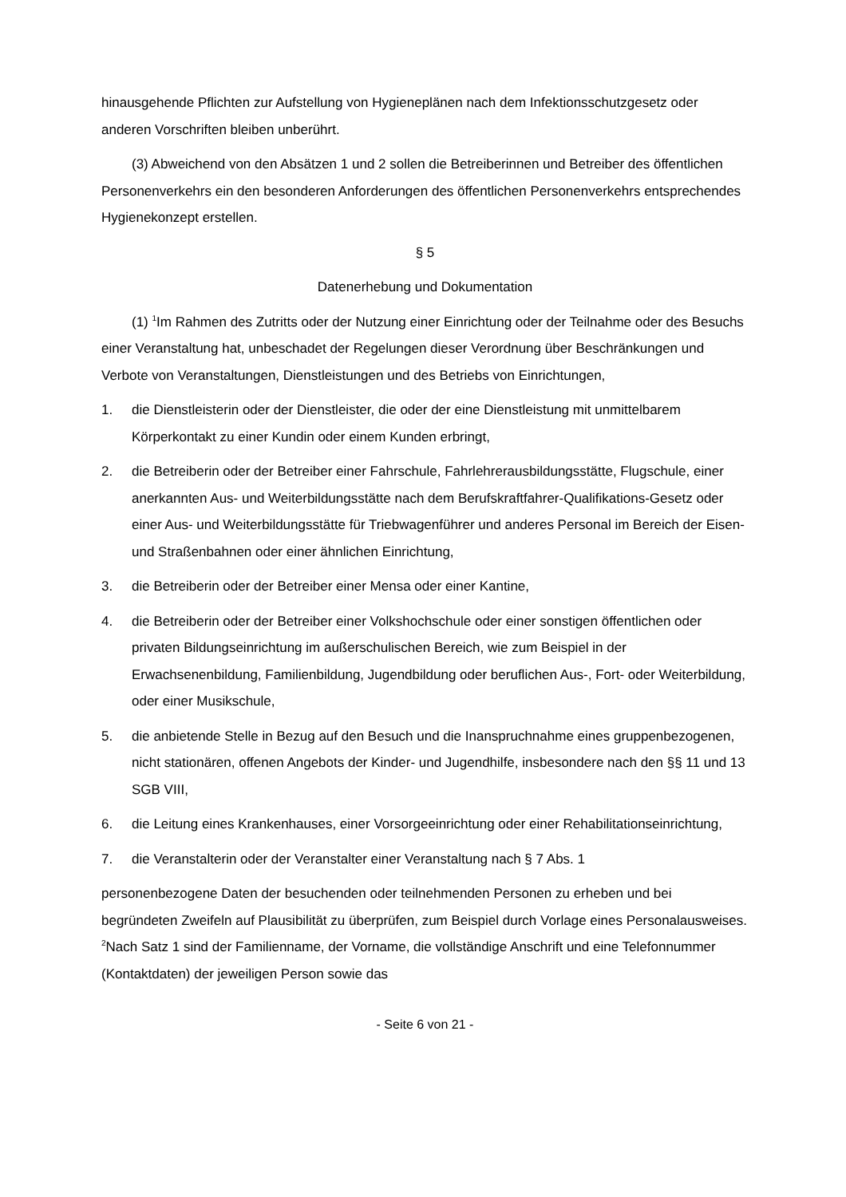hinausgehende Pflichten zur Aufstellung von Hygieneplänen nach dem Infektionsschutzgesetz oder anderen Vorschriften bleiben unberührt.
(3) Abweichend von den Absätzen 1 und 2 sollen die Betreiberinnen und Betreiber des öffentlichen Personenverkehrs ein den besonderen Anforderungen des öffentlichen Personenverkehrs entsprechendes Hygienekonzept erstellen.
§ 5
Datenerhebung und Dokumentation
(1) <sup>1</sup>Im Rahmen des Zutritts oder der Nutzung einer Einrichtung oder der Teilnahme oder des Besuchs einer Veranstaltung hat, unbeschadet der Regelungen dieser Verordnung über Beschränkungen und Verbote von Veranstaltungen, Dienstleistungen und des Betriebs von Einrichtungen,
1. die Dienstleisterin oder der Dienstleister, die oder der eine Dienstleistung mit unmittelbarem Körperkontakt zu einer Kundin oder einem Kunden erbringt,
2. die Betreiberin oder der Betreiber einer Fahrschule, Fahrlehrerausbildungsstätte, Flugschule, einer anerkannten Aus- und Weiterbildungsstätte nach dem Berufskraftfahrer-Qualifikations-Gesetz oder einer Aus- und Weiterbildungsstätte für Triebwagenführer und anderes Personal im Bereich der Eisen- und Straßenbahnen oder einer ähnlichen Einrichtung,
3. die Betreiberin oder der Betreiber einer Mensa oder einer Kantine,
4. die Betreiberin oder der Betreiber einer Volkshochschule oder einer sonstigen öffentlichen oder privaten Bildungseinrichtung im außerschulischen Bereich, wie zum Beispiel in der Erwachsenenbildung, Familienbildung, Jugendbildung oder beruflichen Aus-, Fort- oder Weiterbildung, oder einer Musikschule,
5. die anbietende Stelle in Bezug auf den Besuch und die Inanspruchnahme eines gruppenbezogenen, nicht stationären, offenen Angebots der Kinder- und Jugendhilfe, insbesondere nach den §§ 11 und 13 SGB VIII,
6. die Leitung eines Krankenhauses, einer Vorsorgeeinrichtung oder einer Rehabilitationseinrichtung,
7. die Veranstalterin oder der Veranstalter einer Veranstaltung nach § 7 Abs. 1
personenbezogene Daten der besuchenden oder teilnehmenden Personen zu erheben und bei begründeten Zweifeln auf Plausibilität zu überprüfen, zum Beispiel durch Vorlage eines Personalausweises. <sup>2</sup>Nach Satz 1 sind der Familienname, der Vorname, die vollständige Anschrift und eine Telefonnummer (Kontaktdaten) der jeweiligen Person sowie das
- Seite 6 von 21 -